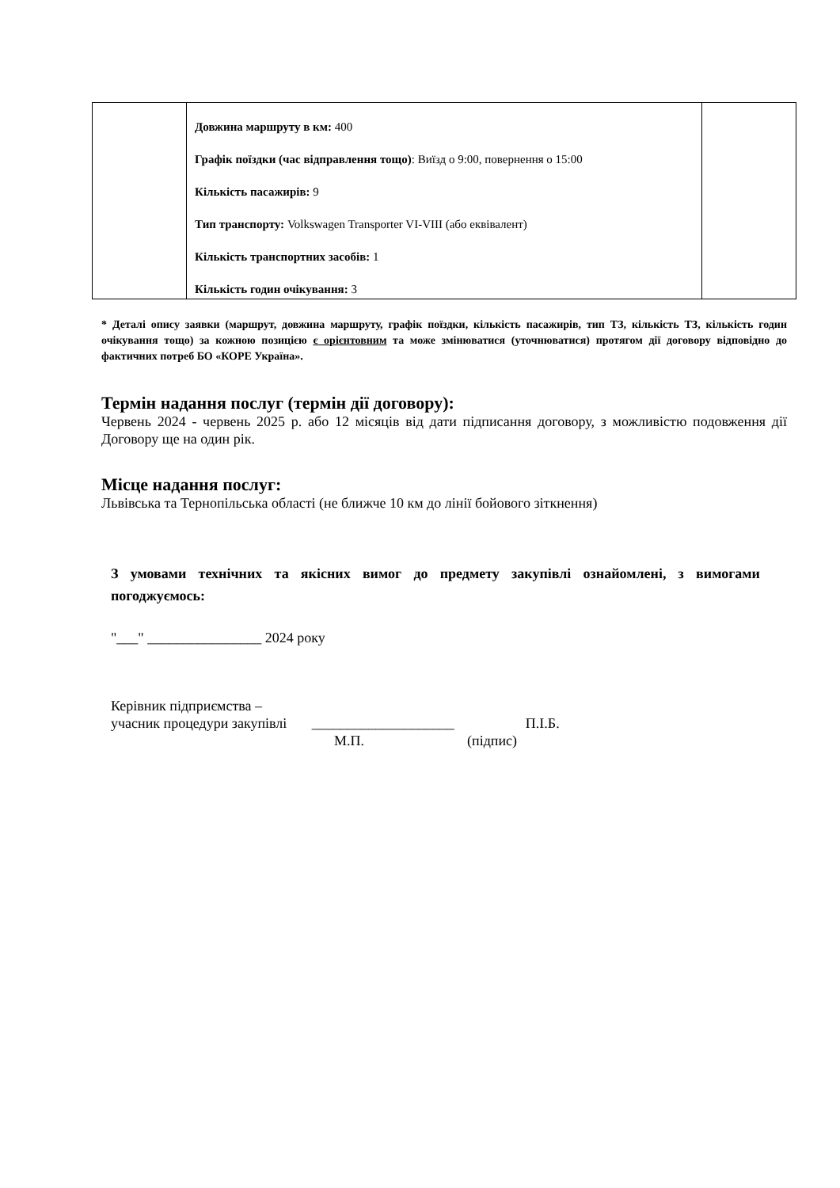| | Довжина маршруту в км: 400 Графік поїздки (час відправлення тощо) : Виїзд о 9:00, повернення о 15:00 Кількість пасажирів: 9 Тип транспорту: Volkswagen Transporter VI-VIII (або еквівалент) Кількість транспортних засобів: 1 Кількість годин очікування: 3 | |
* Деталі опису заявки (маршрут, довжина маршруту, графік поїздки, кількість пасажирів, тип ТЗ, кількість ТЗ, кількість годин очікування тощо) за кожною позицією є орієнтовним та може змінюватися (уточнюватися) протягом дії договору відповідно до фактичних потреб БО «КОРЕ Україна».
Термін надання послуг (термін дії договору):
Червень 2024 - червень 2025 р. або 12 місяців від дати підписання договору, з можливістю подовження дії Договору ще на один рік.
Місце надання послуг:
Львівська та Тернопільська області (не ближче 10 км до лінії бойового зіткнення)
З умовами технічних та якісних вимог до предмету закупівлі ознайомлені, з вимогами погоджуємось:
"___" ________________ 2024 року
Керівник підприємства –
учасник процедури закупівлі ____________________ П.І.Б.
М.П. (підпис)